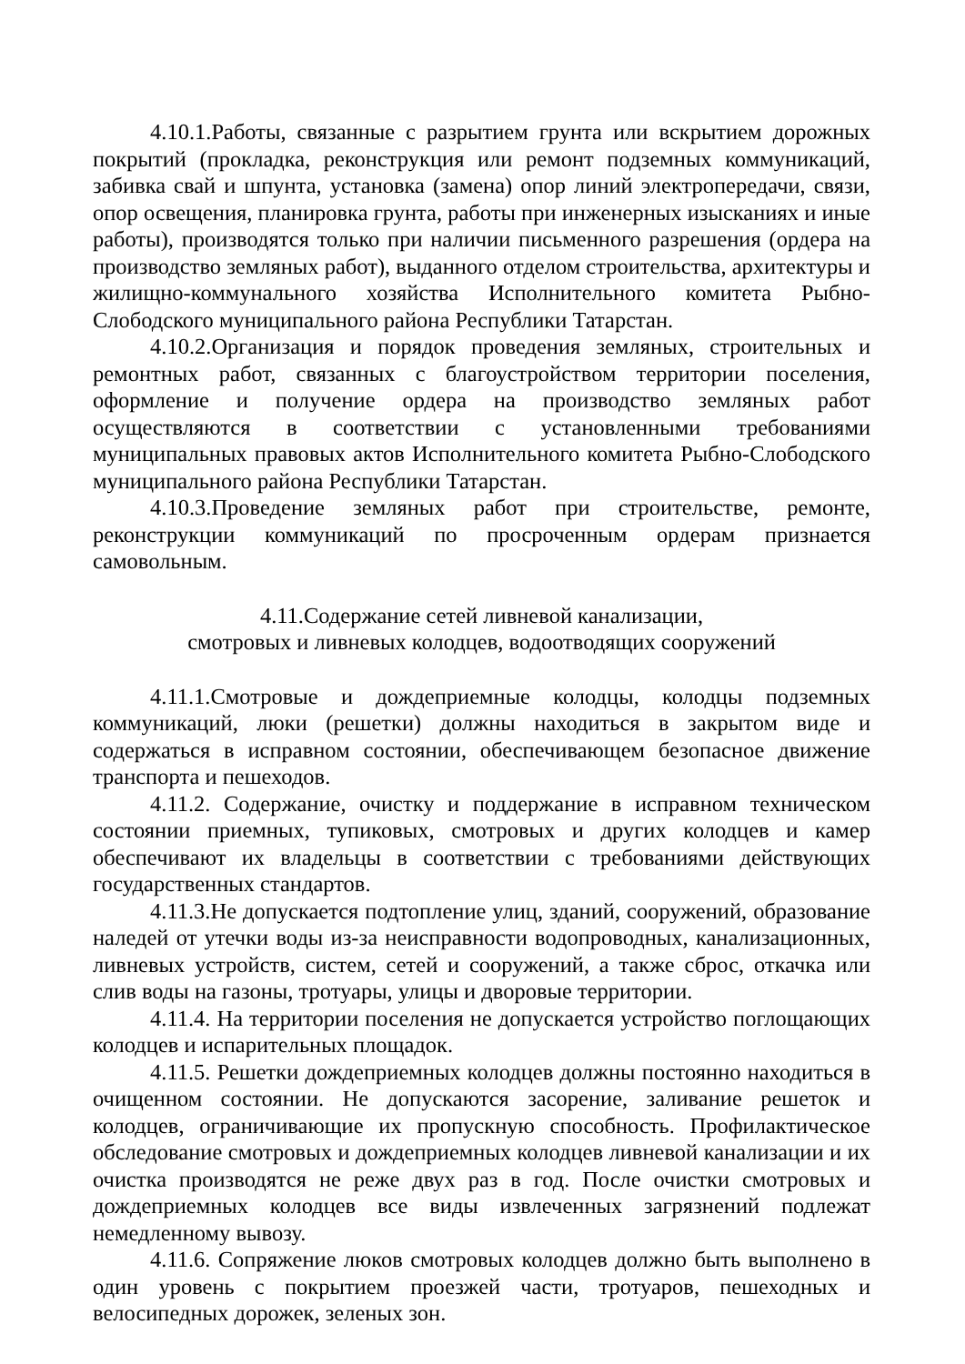4.10.1.Работы, связанные с разрытием грунта или вскрытием дорожных покрытий (прокладка, реконструкция или ремонт подземных коммуникаций, забивка свай и шпунта, установка (замена) опор линий электропередачи, связи, опор освещения, планировка грунта, работы при инженерных изысканиях и иные работы), производятся только при наличии письменного разрешения (ордера на производство земляных работ), выданного отделом строительства, архитектуры и жилищно-коммунального хозяйства Исполнительного комитета Рыбно-Слободского муниципального района Республики Татарстан.
4.10.2.Организация и порядок проведения земляных, строительных и ремонтных работ, связанных с благоустройством территории поселения, оформление и получение ордера на производство земляных работ осуществляются в соответствии с установленными требованиями муниципальных правовых актов Исполнительного комитета Рыбно-Слободского муниципального района Республики Татарстан.
4.10.3.Проведение земляных работ при строительстве, ремонте, реконструкции коммуникаций по просроченным ордерам признается самовольным.
4.11.Содержание сетей ливневой канализации,
смотровых и ливневых колодцев, водоотводящих сооружений
4.11.1.Смотровые и дождеприемные колодцы, колодцы подземных коммуникаций, люки (решетки) должны находиться в закрытом виде и содержаться в исправном состоянии, обеспечивающем безопасное движение транспорта и пешеходов.
4.11.2. Содержание, очистку и поддержание в исправном техническом состоянии приемных, тупиковых, смотровых и других колодцев и камер обеспечивают их владельцы в соответствии с требованиями действующих государственных стандартов.
4.11.3.Не допускается подтопление улиц, зданий, сооружений, образование наледей от утечки воды из-за неисправности водопроводных, канализационных, ливневых устройств, систем, сетей и сооружений, а также сброс, откачка или слив воды на газоны, тротуары, улицы и дворовые территории.
4.11.4. На территории поселения не допускается устройство поглощающих колодцев и испарительных площадок.
4.11.5. Решетки дождеприемных колодцев должны постоянно находиться в очищенном состоянии. Не допускаются засорение, заливание решеток и колодцев, ограничивающие их пропускную способность. Профилактическое обследование смотровых и дождеприемных колодцев ливневой канализации и их очистка производятся не реже двух раз в год. После очистки смотровых и дождеприемных колодцев все виды извлеченных загрязнений подлежат немедленному вывозу.
4.11.6. Сопряжение люков смотровых колодцев должно быть выполнено в один уровень с покрытием проезжей части, тротуаров, пешеходных и велосипедных дорожек, зеленых зон.